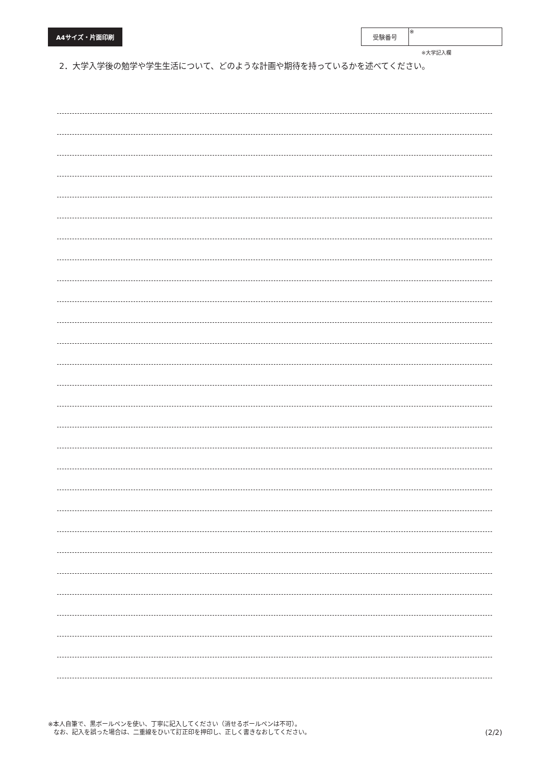A4サイズ・片面印刷
| 受験番号 | ※ |
※大学記入欄
2．大学入学後の勉学や学生生活について、どのような計画や期待を持っているかを述べてください。
※本人自筆で、黒ボールペンを使い、丁寧に記入してください（消せるボールペンは不可）。
なお、記入を誤った場合は、二重線をひいて訂正印を押印し、正しく書きなおしてください。
(2/2)